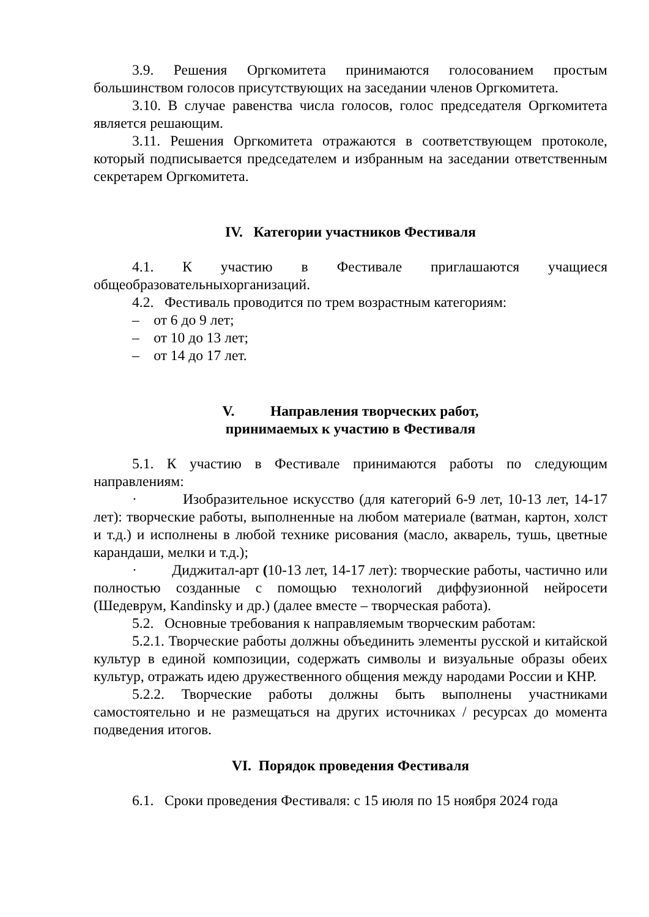3.9. Решения Оргкомитета принимаются голосованием простым большинством голосов присутствующих на заседании членов Оргкомитета.
3.10. В случае равенства числа голосов, голос председателя Оргкомитета является решающим.
3.11. Решения Оргкомитета отражаются в соответствующем протоколе, который подписывается председателем и избранным на заседании ответственным секретарем Оргкомитета.
IV. Категории участников Фестиваля
4.1. К участию в Фестивале приглашаются учащиеся общеобразовательныхорганизаций.
4.2. Фестиваль проводится по трем возрастным категориям:
– от 6 до 9 лет;
– от 10 до 13 лет;
– от 14 до 17 лет.
V. Направления творческих работ,
принимаемых к участию в Фестиваля
5.1. К участию в Фестивале принимаются работы по следующим направлениям:
· Изобразительное искусство (для категорий 6-9 лет, 10-13 лет, 14-17 лет): творческие работы, выполненные на любом материале (ватман, картон, холст и т.д.) и исполнены в любой технике рисования (масло, акварель, тушь, цветные карандаши, мелки и т.д.);
· Диджитал-арт (10-13 лет, 14-17 лет): творческие работы, частично или полностью созданные с помощью технологий диффузионной нейросети (Шедеврум, Kandinsky и др.) (далее вместе – творческая работа).
5.2. Основные требования к направляемым творческим работам:
5.2.1. Творческие работы должны объединить элементы русской и китайской культур в единой композиции, содержать символы и визуальные образы обеих культур, отражать идею дружественного общения между народами России и КНР.
5.2.2. Творческие работы должны быть выполнены участниками самостоятельно и не размещаться на других источниках / ресурсах до момента подведения итогов.
VI. Порядок проведения Фестиваля
6.1. Сроки проведения Фестиваля: с 15 июля по 15 ноября 2024 года